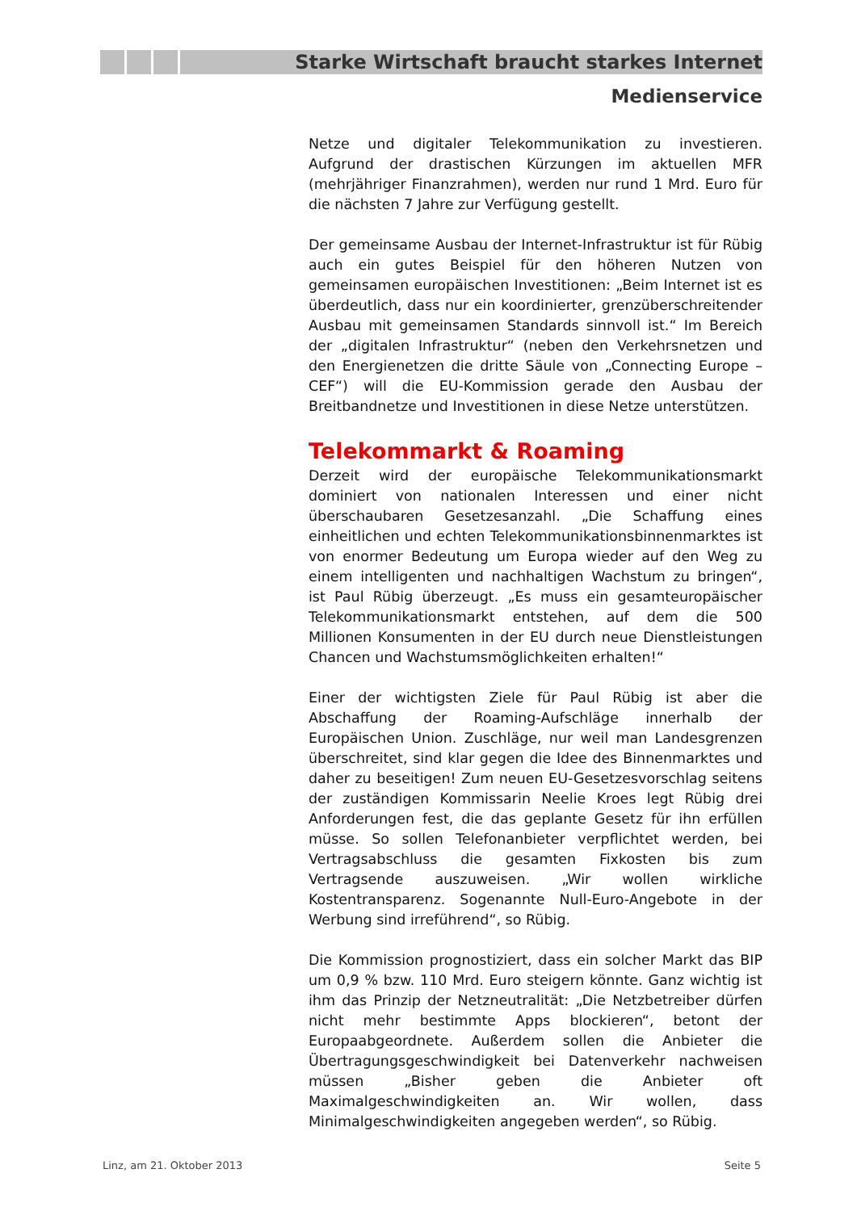Starke Wirtschaft braucht starkes Internet
Medienservice
Netze und digitaler Telekommunikation zu investieren. Aufgrund der drastischen Kürzungen im aktuellen MFR (mehrjähriger Finanzrahmen), werden nur rund 1 Mrd. Euro für die nächsten 7 Jahre zur Verfügung gestellt.
Der gemeinsame Ausbau der Internet-Infrastruktur ist für Rübig auch ein gutes Beispiel für den höheren Nutzen von gemeinsamen europäischen Investitionen: „Beim Internet ist es überdeutlich, dass nur ein koordinierter, grenzüberschreitender Ausbau mit gemeinsamen Standards sinnvoll ist.“ Im Bereich der „digitalen Infrastruktur“ (neben den Verkehrsnetzen und den Energienetzen die dritte Säule von „Connecting Europe – CEF“) will die EU-Kommission gerade den Ausbau der Breitbandnetze und Investitionen in diese Netze unterstützen.
Telekommarkt & Roaming
Derzeit wird der europäische Telekommunikationsmarkt dominiert von nationalen Interessen und einer nicht überschaubaren Gesetzesanzahl. „Die Schaffung eines einheitlichen und echten Telekommunikationsbinnenmarktes ist von enormer Bedeutung um Europa wieder auf den Weg zu einem intelligenten und nachhaltigen Wachstum zu bringen“, ist Paul Rübig überzeugt. „Es muss ein gesamteuropäischer Telekommunikationsmarkt entstehen, auf dem die 500 Millionen Konsumenten in der EU durch neue Dienstleistungen Chancen und Wachstumsmöglichkeiten erhalten!“
Einer der wichtigsten Ziele für Paul Rübig ist aber die Abschaffung der Roaming-Aufschläge innerhalb der Europäischen Union. Zuschläge, nur weil man Landesgrenzen überschreitet, sind klar gegen die Idee des Binnenmarktes und daher zu beseitigen! Zum neuen EU-Gesetzesvorschlag seitens der zuständigen Kommissarin Neelie Kroes legt Rübig drei Anforderungen fest, die das geplante Gesetz für ihn erfüllen müsse. So sollen Telefonanbieter verpflichtet werden, bei Vertragsabschluss die gesamten Fixkosten bis zum Vertragsende auszuweisen. „Wir wollen wirkliche Kostentransparenz. Sogenannte Null-Euro-Angebote in der Werbung sind irreführend“, so Rübig.
Die Kommission prognostiziert, dass ein solcher Markt das BIP um 0,9 % bzw. 110 Mrd. Euro steigern könnte. Ganz wichtig ist ihm das Prinzip der Netzneutralität: „Die Netzbetreiber dürfen nicht mehr bestimmte Apps blockieren“, betont der Europaabgeordnete. Außerdem sollen die Anbieter die Übertragungsgeschwindigkeit bei Datenverkehr nachweisen müssen „Bisher geben die Anbieter oft Maximalgeschwindigkeiten an. Wir wollen, dass Minimalgeschwindigkeiten angegeben werden“, so Rübig.
Linz, am 21. Oktober 2013 Seite 5